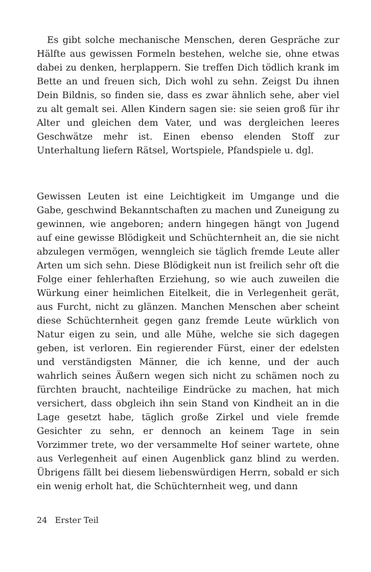Es gibt solche mechanische Menschen, deren Gespräche zur Hälfte aus gewissen Formeln bestehen, welche sie, ohne etwas dabei zu denken, herplappern. Sie treffen Dich tödlich krank im Bette an und freuen sich, Dich wohl zu sehn. Zeigst Du ihnen Dein Bildnis, so finden sie, dass es zwar ähnlich sehe, aber viel zu alt gemalt sei. Allen Kindern sagen sie: sie seien groß für ihr Alter und gleichen dem Vater, und was dergleichen leeres Geschwätze mehr ist. Einen ebenso elenden Stoff zur Unterhaltung liefern Rätsel, Wortspiele, Pfandspiele u. dgl.
Gewissen Leuten ist eine Leichtigkeit im Umgange und die Gabe, geschwind Bekanntschaften zu machen und Zuneigung zu gewinnen, wie angeboren; andern hingegen hängt von Jugend auf eine gewisse Blödigkeit und Schüchternheit an, die sie nicht abzulegen vermögen, wenngleich sie täglich fremde Leute aller Arten um sich sehn. Diese Blödigkeit nun ist freilich sehr oft die Folge einer fehlerhaften Erziehung, so wie auch zuweilen die Würkung einer heimlichen Eitelkeit, die in Verlegenheit gerät, aus Furcht, nicht zu glänzen. Manchen Menschen aber scheint diese Schüchternheit gegen ganz fremde Leute würklich von Natur eigen zu sein, und alle Mühe, welche sie sich dagegen geben, ist verloren. Ein regierender Fürst, einer der edelsten und verständigsten Männer, die ich kenne, und der auch wahrlich seines Äußern wegen sich nicht zu schämen noch zu fürchten braucht, nachteilige Eindrücke zu machen, hat mich versichert, dass obgleich ihn sein Stand von Kindheit an in die Lage gesetzt habe, täglich große Zirkel und viele fremde Gesichter zu sehn, er dennoch an keinem Tage in sein Vorzimmer trete, wo der versammelte Hof seiner wartete, ohne aus Verlegenheit auf einen Augenblick ganz blind zu werden. Übrigens fällt bei diesem liebenswürdigen Herrn, sobald er sich ein wenig erholt hat, die Schüchternheit weg, und dann
24 Erster Teil